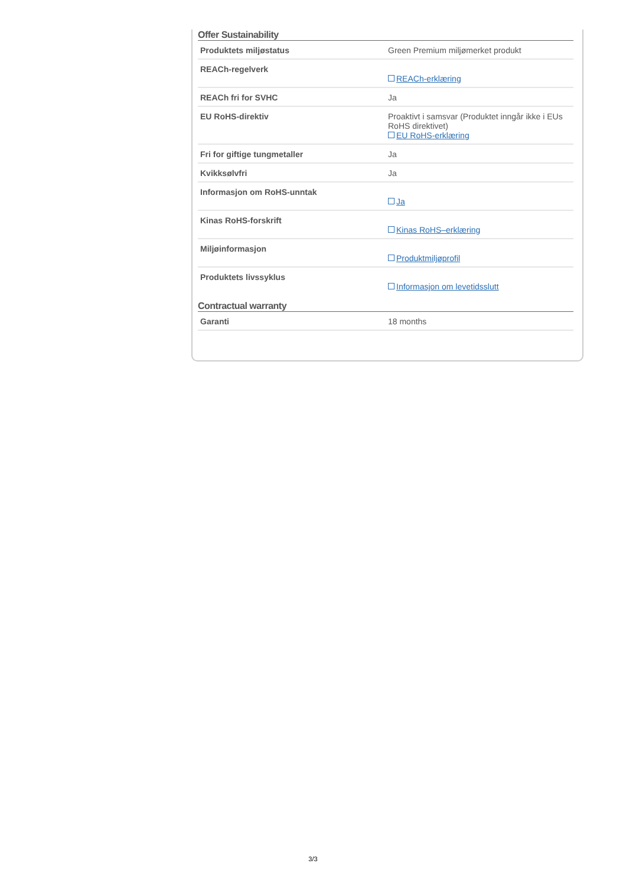Offer Sustainability
| Produktets miljøstatus | Green Premium miljømerket produkt |
| REACh-regelverk | REACh-erklæring |
| REACh fri for SVHC | Ja |
| EU RoHS-direktiv | Proaktivt i samsvar (Produktet inngår ikke i EUs RoHS direktivet) EU RoHS-erklæring |
| Fri for giftige tungmetaller | Ja |
| Kvikksølvfri | Ja |
| Informasjon om RoHS-unntak | Ja |
| Kinas RoHS-forskrift | Kinas RoHS–erklæring |
| Miljøinformasjon | Produktmiljøprofil |
| Produktets livssyklus | Informasjon om levetidsslutt |
Contractual warranty
| Garanti | 18 months |
3/3